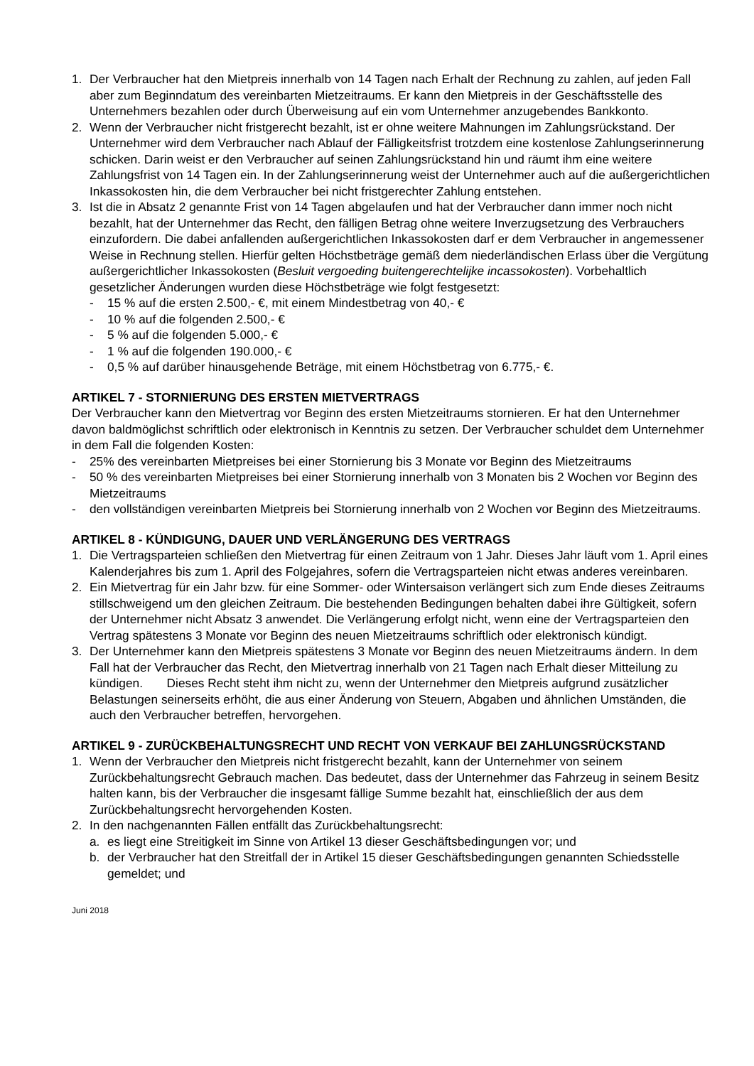1. Der Verbraucher hat den Mietpreis innerhalb von 14 Tagen nach Erhalt der Rechnung zu zahlen, auf jeden Fall aber zum Beginndatum des vereinbarten Mietzeitraums. Er kann den Mietpreis in der Geschäftsstelle des Unternehmers bezahlen oder durch Überweisung auf ein vom Unternehmer anzugebendes Bankkonto.
2. Wenn der Verbraucher nicht fristgerecht bezahlt, ist er ohne weitere Mahnungen im Zahlungsrückstand. Der Unternehmer wird dem Verbraucher nach Ablauf der Fälligkeitsfrist trotzdem eine kostenlose Zahlungserinnerung schicken. Darin weist er den Verbraucher auf seinen Zahlungsrückstand hin und räumt ihm eine weitere Zahlungsfrist von 14 Tagen ein. In der Zahlungserinnerung weist der Unternehmer auch auf die außergerichtlichen Inkassokosten hin, die dem Verbraucher bei nicht fristgerechter Zahlung entstehen.
3. Ist die in Absatz 2 genannte Frist von 14 Tagen abgelaufen und hat der Verbraucher dann immer noch nicht bezahlt, hat der Unternehmer das Recht, den fälligen Betrag ohne weitere Inverzugsetzung des Verbrauchers einzufordern. Die dabei anfallenden außergerichtlichen Inkassokosten darf er dem Verbraucher in angemessener Weise in Rechnung stellen. Hierfür gelten Höchstbeträge gemäß dem niederländischen Erlass über die Vergütung außergerichtlicher Inkassokosten (Besluit vergoeding buitengerechtelijke incassokosten). Vorbehaltlich gesetzlicher Änderungen wurden diese Höchstbeträge wie folgt festgesetzt:
- 15 % auf die ersten 2.500,- €, mit einem Mindestbetrag von 40,- €
- 10 % auf die folgenden 2.500,- €
- 5 % auf die folgenden 5.000,- €
- 1 % auf die folgenden 190.000,- €
- 0,5 % auf darüber hinausgehende Beträge, mit einem Höchstbetrag von 6.775,- €.
ARTIKEL 7 - STORNIERUNG DES ERSTEN MIETVERTRAGS
Der Verbraucher kann den Mietvertrag vor Beginn des ersten Mietzeitraums stornieren. Er hat den Unternehmer davon baldmöglichst schriftlich oder elektronisch in Kenntnis zu setzen. Der Verbraucher schuldet dem Unternehmer in dem Fall die folgenden Kosten:
- 25% des vereinbarten Mietpreises bei einer Stornierung bis 3 Monate vor Beginn des Mietzeitraums
- 50 % des vereinbarten Mietpreises bei einer Stornierung innerhalb von 3 Monaten bis 2 Wochen vor Beginn des Mietzeitraums
- den vollständigen vereinbarten Mietpreis bei Stornierung innerhalb von 2 Wochen vor Beginn des Mietzeitraums.
ARTIKEL 8 - KÜNDIGUNG, DAUER UND VERLÄNGERUNG DES VERTRAGS
1. Die Vertragsparteien schließen den Mietvertrag für einen Zeitraum von 1 Jahr. Dieses Jahr läuft vom 1. April eines Kalenderjahres bis zum 1. April des Folgejahres, sofern die Vertragsparteien nicht etwas anderes vereinbaren.
2. Ein Mietvertrag für ein Jahr bzw. für eine Sommer- oder Wintersaison verlängert sich zum Ende dieses Zeitraums stillschweigend um den gleichen Zeitraum. Die bestehenden Bedingungen behalten dabei ihre Gültigkeit, sofern der Unternehmer nicht Absatz 3 anwendet. Die Verlängerung erfolgt nicht, wenn eine der Vertragsparteien den Vertrag spätestens 3 Monate vor Beginn des neuen Mietzeitraums schriftlich oder elektronisch kündigt.
3. Der Unternehmer kann den Mietpreis spätestens 3 Monate vor Beginn des neuen Mietzeitraums ändern. In dem Fall hat der Verbraucher das Recht, den Mietvertrag innerhalb von 21 Tagen nach Erhalt dieser Mitteilung zu kündigen. Dieses Recht steht ihm nicht zu, wenn der Unternehmer den Mietpreis aufgrund zusätzlicher Belastungen seinerseits erhöht, die aus einer Änderung von Steuern, Abgaben und ähnlichen Umständen, die auch den Verbraucher betreffen, hervorgehen.
ARTIKEL 9 - ZURÜCKBEHALTUNGSRECHT UND RECHT VON VERKAUF BEI ZAHLUNGSRÜCKSTAND
1. Wenn der Verbraucher den Mietpreis nicht fristgerecht bezahlt, kann der Unternehmer von seinem Zurückbehaltungsrecht Gebrauch machen. Das bedeutet, dass der Unternehmer das Fahrzeug in seinem Besitz halten kann, bis der Verbraucher die insgesamt fällige Summe bezahlt hat, einschließlich der aus dem Zurückbehaltungsrecht hervorgehenden Kosten.
2. In den nachgenannten Fällen entfällt das Zurückbehaltungsrecht:
a. es liegt eine Streitigkeit im Sinne von Artikel 13 dieser Geschäftsbedingungen vor; und
b. der Verbraucher hat den Streitfall der in Artikel 15 dieser Geschäftsbedingungen genannten Schiedsstelle gemeldet; und
Juni 2018